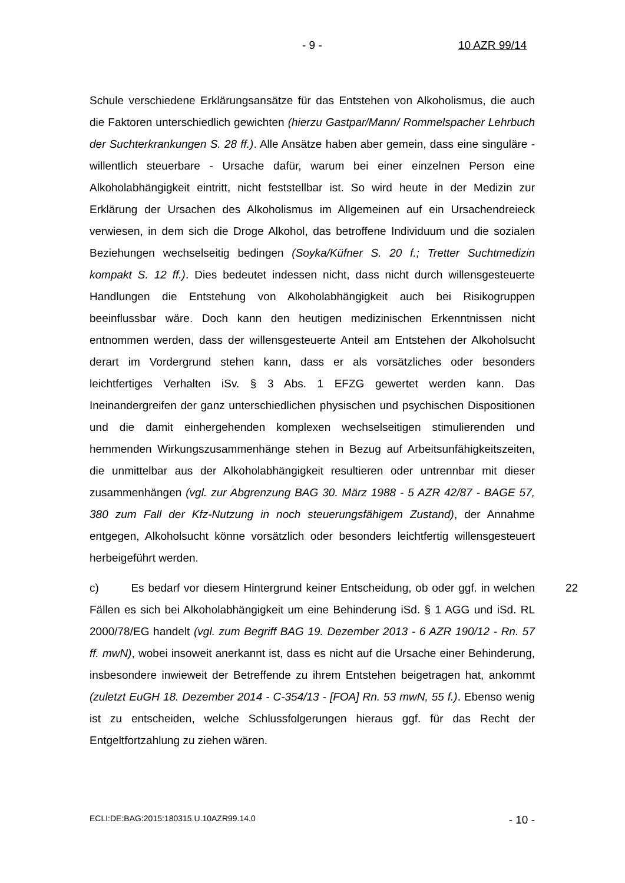- 9 - 10 AZR 99/14
Schule verschiedene Erklärungsansätze für das Entstehen von Alkoholismus, die auch die Faktoren unterschiedlich gewichten (hierzu Gastpar/Mann/ Rommelspacher Lehrbuch der Suchterkrankungen S. 28 ff.). Alle Ansätze haben aber gemein, dass eine singuläre - willentlich steuerbare - Ursache dafür, warum bei einer einzelnen Person eine Alkoholabhängigkeit eintritt, nicht feststellbar ist. So wird heute in der Medizin zur Erklärung der Ursachen des Alkoholismus im Allgemeinen auf ein Ursachendreieck verwiesen, in dem sich die Droge Alkohol, das betroffene Individuum und die sozialen Beziehungen wechselseitig bedingen (Soyka/Küfner S. 20 f.; Tretter Suchtmedizin kompakt S. 12 ff.). Dies bedeutet indessen nicht, dass nicht durch willensgesteuerte Handlungen die Entstehung von Alkoholabhängigkeit auch bei Risikogruppen beeinflussbar wäre. Doch kann den heutigen medizinischen Erkenntnissen nicht entnommen werden, dass der willensgesteuerte Anteil am Entstehen der Alkoholsucht derart im Vordergrund stehen kann, dass er als vorsätzliches oder besonders leichtfertiges Verhalten iSv. § 3 Abs. 1 EFZG gewertet werden kann. Das Ineinandergreifen der ganz unterschiedlichen physischen und psychischen Dispositionen und die damit einhergehenden komplexen wechselseitigen stimulierenden und hemmenden Wirkungszusammenhänge stehen in Bezug auf Arbeitsunfähigkeitszeiten, die unmittelbar aus der Alkoholabhängigkeit resultieren oder untrennbar mit dieser zusammenhängen (vgl. zur Abgrenzung BAG 30. März 1988 - 5 AZR 42/87 - BAGE 57, 380 zum Fall der Kfz-Nutzung in noch steuerungsfähigem Zustand), der Annahme entgegen, Alkoholsucht könne vorsätzlich oder besonders leichtfertig willensgesteuert herbeigeführt werden.
c) Es bedarf vor diesem Hintergrund keiner Entscheidung, ob oder ggf. in 22 welchen Fällen es sich bei Alkoholabhängigkeit um eine Behinderung iSd. § 1 AGG und iSd. RL 2000/78/EG handelt (vgl. zum Begriff BAG 19. Dezember 2013 - 6 AZR 190/12 - Rn. 57 ff. mwN), wobei insoweit anerkannt ist, dass es nicht auf die Ursache einer Behinderung, insbesondere inwieweit der Betreffende zu ihrem Entstehen beigetragen hat, ankommt (zuletzt EuGH 18. Dezember 2014 - C-354/13 - [FOA] Rn. 53 mwN, 55 f.). Ebenso wenig ist zu entscheiden, welche Schlussfolgerungen hieraus ggf. für das Recht der Entgeltfortzahlung zu ziehen wären.
ECLI:DE:BAG:2015:180315.U.10AZR99.14.0 - 10 -